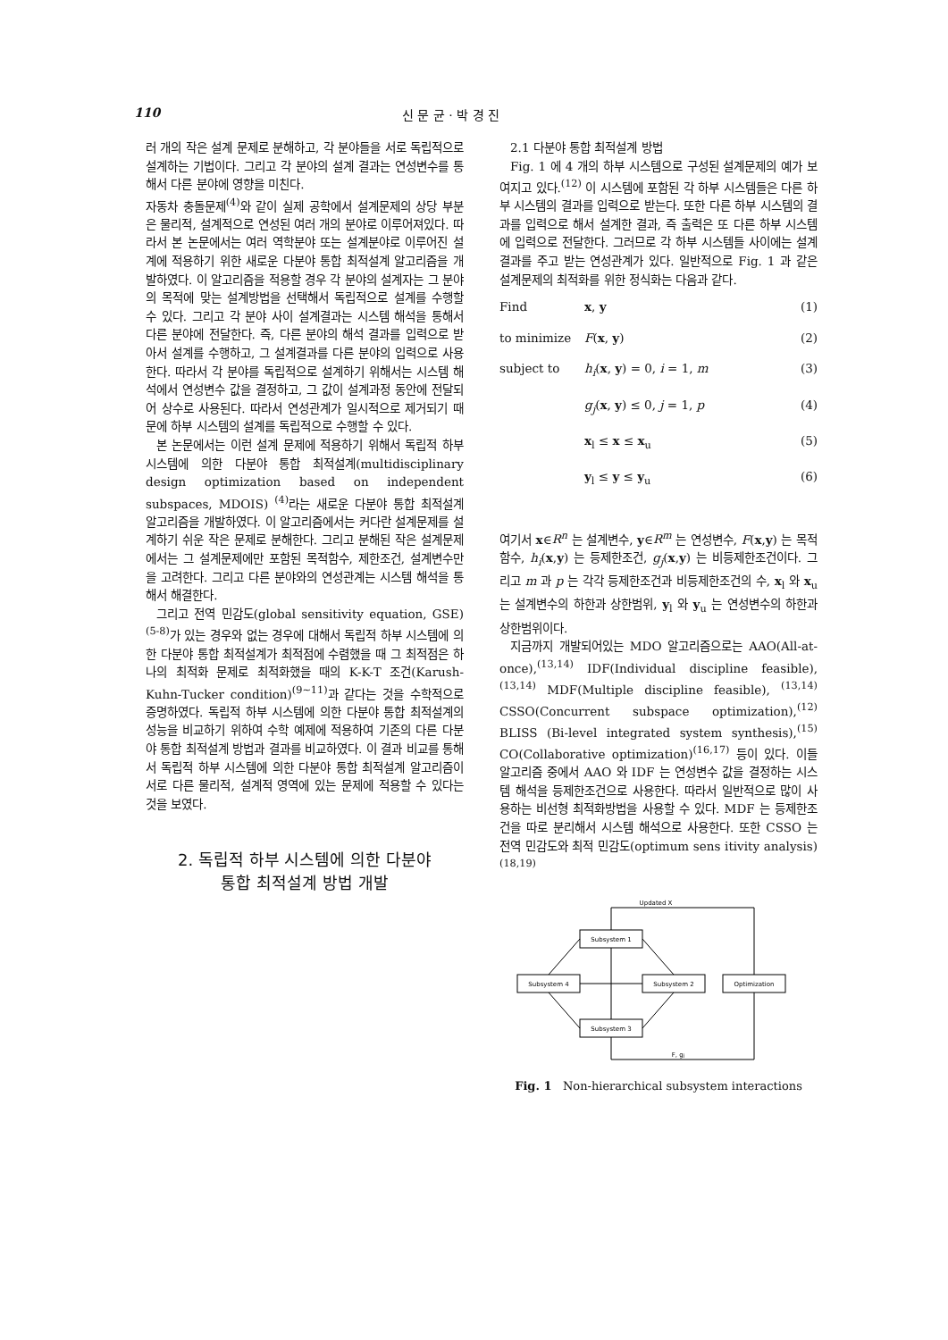110 신 문 균 · 박 경 진
러 개의 작은 설계 문제로 분해하고, 각 분야들을 서로 독립적으로 설계하는 기법이다. 그리고 각 분야의 설계 결과는 연성변수를 통해서 다른 분야에 영향을 미친다.
자동차 충돌문제<sup>(4)</sup>와 같이 실제 공학에서 설계문제의 상당 부분은 물리적, 설계적으로 연성된 여러 개의 분야로 이루어져있다. 따라서 본 논문에서는 여러 역학분야 또는 설계분야로 이루어진 설계에 적용하기 위한 새로운 다분야 통합 최적설계 알고리즘을 개발하였다. 이 알고리즘을 적용할 경우 각 분야의 설계자는 그 분야의 목적에 맞는 설계방법을 선택해서 독립적으로 설계를 수행할 수 있다. 그리고 각 분야 사이 설계결과는 시스템 해석을 통해서 다른 분야에 전달한다. 즉, 다른 분야의 해석 결과를 입력으로 받아서 설계를 수행하고, 그 설계결과를 다른 분야의 입력으로 사용한다. 따라서 각 분야를 독립적으로 설계하기 위해서는 시스템 해석에서 연성변수 값을 결정하고, 그 값이 설계과정 동안에 전달되어 상수로 사용된다. 따라서 연성관계가 일시적으로 제거되기 때문에 하부 시스템의 설계를 독립적으로 수행할 수 있다.
본 논문에서는 이런 설계 문제에 적용하기 위해서 독립적 하부 시스템에 의한 다분야 통합 최적설계(multidisciplinary design optimization based on independent subspaces, MDOIS) <sup>(4)</sup>라는 새로운 다분야 통합 최적설계 알고리즘을 개발하였다. 이 알고리즘에서는 커다란 설계문제를 설계하기 쉬운 작은 문제로 분해한다. 그리고 분해된 작은 설계문제에서는 그 설계문제에만 포함된 목적함수, 제한조건, 설계변수만을 고려한다. 그리고 다른 분야와의 연성관계는 시스템 해석을 통해서 해결한다.
그리고 전역 민감도(global sensitivity equation, GSE) <sup>(5-8)</sup>가 있는 경우와 없는 경우에 대해서 독립적 하부 시스템에 의한 다분야 통합 최적설계가 최적점에 수렴했을 때 그 최적점은 하나의 최적화 문제로 최적화했을 때의 K-K-T 조건(Karush-Kuhn-Tucker condition)<sup>(9~11)</sup>과 같다는 것을 수학적으로 증명하였다. 독립적 하부 시스템에 의한 다분야 통합 최적설계의 성능을 비교하기 위하여 수학 예제에 적용하여 기존의 다른 다분야 통합 최적설계 방법과 결과를 비교하였다. 이 결과 비교를 통해서 독립적 하부 시스템에 의한 다분야 통합 최적설계 알고리즘이 서로 다른 물리적, 설계적 영역에 있는 문제에 적용할 수 있다는 것을 보였다.
2. 독립적 하부 시스템에 의한 다분야
통합 최적설계 방법 개발
2.1 다분야 통합 최적설계 방법
Fig. 1 에 4 개의 하부 시스템으로 구성된 설계문제의 예가 보여지고 있다.<sup>(12)</sup> 이 시스템에 포함된 각 하부 시스템들은 다른 하부 시스템의 결과를 입력으로 받는다. 또한 다른 하부 시스템의 결과를 입력으로 해서 설계한 결과, 즉 출력은 또 다른 하부 시스템에 입력으로 전달한다. 그러므로 각 하부 시스템들 사이에는 설계 결과를 주고 받는 연성관계가 있다. 일반적으로 Fig. 1 과 같은 설계문제의 최적화를 위한 정식화는 다음과 같다.
Find x, y (1)
to minimize F(x, y) (2)
subject to h<sub>i</sub>(x, y) = 0, i = 1, m (3)
g<sub>j</sub>(x, y) ≤ 0, j = 1, p (4)
x<sub>l</sub> ≤ x ≤ x<sub>u</sub> (5)
y<sub>l</sub> ≤ y ≤ y<sub>u</sub> (6)
여기서 x∈R<sup>n</sup> 는 설계변수, y∈R<sup>m</sup> 는 연성변수, F(x,y) 는 목적함수, h<sub>i</sub>(x,y) 는 등제한조건, g<sub>j</sub>(x,y) 는 비등제한조건이다. 그리고 m 과 p 는 각각 등제한조건과 비등제한조건의 수, x<sub>l</sub> 와 x<sub>u</sub> 는 설계변수의 하한과 상한범위, y<sub>l</sub> 와 y<sub>u</sub> 는 연성변수의 하한과 상한범위이다.
지금까지 개발되어있는 MDO 알고리즘으로는 AAO(All-at-once),<sup>(13,14)</sup> IDF(Individual discipline feasible),<sup>(13,14)</sup> MDF(Multiple discipline feasible), <sup>(13,14)</sup> CSSO(Concurrent subspace optimization),<sup>(12)</sup> BLISS (Bi-level integrated system synthesis),<sup>(15)</sup> CO(Collaborative optimization)<sup>(16,17)</sup> 등이 있다. 이들 알고리즘 중에서 AAO 와 IDF 는 연성변수 값을 결정하는 시스템 해석을 등제한조건으로 사용한다. 따라서 일반적으로 많이 사용하는 비선형 최적화방법을 사용할 수 있다. MDF 는 등제한조건을 따로 분리해서 시스템 해석으로 사용한다. 또한 CSSO 는 전역 민감도와 최적 민감도(optimum sens itivity analysis)<sup>(18,19)</sup>
Updated X
Subsystem 1
Subsystem 4
Subsystem 2
Subsystem 3
Optimization
F, gj
Fig. 1 Non-hierarchical subsystem interactions